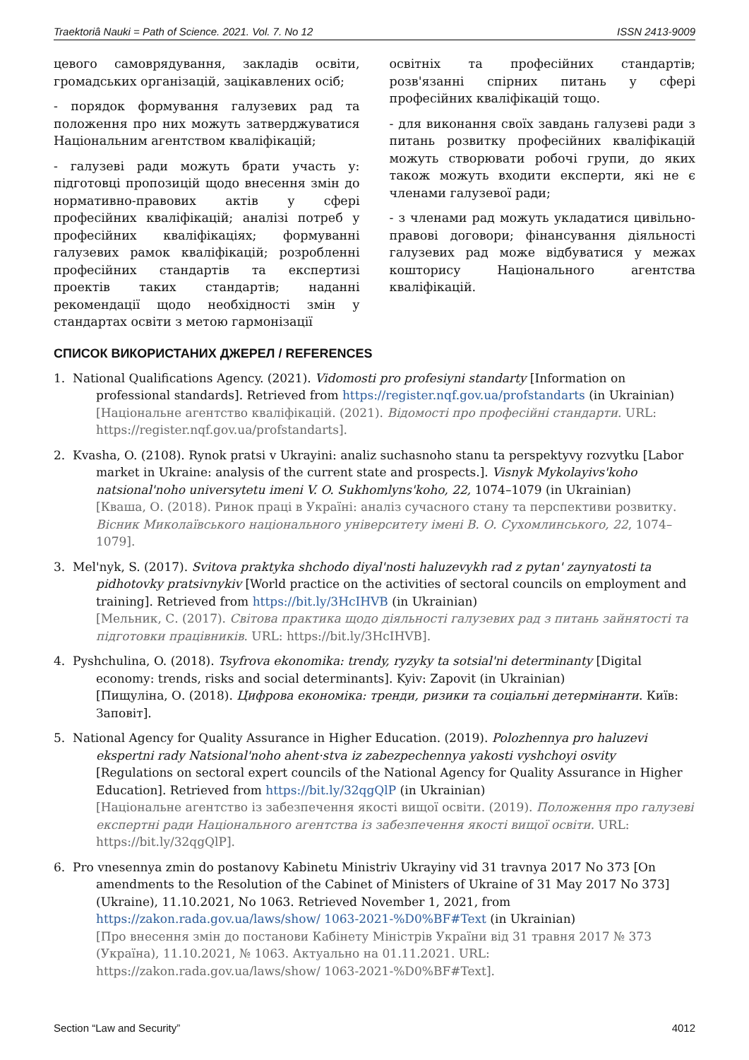Traektoriâ Nauki = Path of Science. 2021. Vol. 7. No 12 ISSN 2413-9009
цевого самоврядування, закладів освіти, громадських організацій, зацікавлених осіб;
- порядок формування галузевих рад та положення про них можуть затверджуватися Національним агентством кваліфікацій;
- галузеві ради можуть брати участь у: підготовці пропозицій щодо внесення змін до нормативно-правових актів у сфері професійних кваліфікацій; аналізі потреб у професійних кваліфікаціях; формуванні галузевих рамок кваліфікацій; розробленні професійних стандартів та експертизі проектів таких стандартів; наданні рекомендації щодо необхідності змін у стандартах освіти з метою гармонізації
освітніх та професійних стандартів; розв'язанні спірних питань у сфері професійних кваліфікацій тощо.
- для виконання своїх завдань галузеві ради з питань розвитку професійних кваліфікацій можуть створювати робочі групи, до яких також можуть входити експерти, які не є членами галузевої ради;
- з членами рад можуть укладатися цивільно-правові договори; фінансування діяльності галузевих рад може відбуватися у межах кошторису Національного агентства кваліфікацій.
СПИСОК ВИКОРИСТАНИХ ДЖЕРЕЛ / REFERENCES
1. National Qualifications Agency. (2021). Vidomosti pro profesiyni standarty [Information on professional standards]. Retrieved from https://register.nqf.gov.ua/profstandarts (in Ukrainian)
[Національне агентство кваліфікацій. (2021). Відомості про професійні стандарти. URL: https://register.nqf.gov.ua/profstandarts].
2. Kvasha, O. (2108). Rynok pratsi v Ukrayini: analiz suchasnoho stanu ta perspektyvy rozvytku [Labor market in Ukraine: analysis of the current state and prospects.]. Visnyk Mykolayivs'koho natsional'noho universytetu imeni V. O. Sukhomlyns'koho, 22, 1074–1079 (in Ukrainian)
[Кваша, О. (2018). Ринок праці в Україні: аналіз сучасного стану та перспективи розвитку. Вісник Миколаївського національного університету імені В. О. Сухомлинського, 22, 1074–1079].
3. Mel'nyk, S. (2017). Svitova praktyka shchodo diyal'nosti haluzevykh rad z pytan' zaynyatosti ta pidhotovky pratsivnykiv [World practice on the activities of sectoral councils on employment and training]. Retrieved from https://bit.ly/3HcIHVB (in Ukrainian)
[Мельник, С. (2017). Світова практика щодо діяльності галузевих рад з питань зайнятості та підготовки працівників. URL: https://bit.ly/3HcIHVB].
4. Pyshchulina, O. (2018). Tsyfrova ekonomika: trendy, ryzyky ta sotsial'ni determinanty [Digital economy: trends, risks and social determinants]. Kyiv: Zapovit (in Ukrainian)
[Пищуліна, О. (2018). Цифрова економіка: тренди, ризики та соціальні детермінанти. Київ: Заповіт].
5. National Agency for Quality Assurance in Higher Education. (2019). Polozhennya pro haluzevi ekspertni rady Natsional'noho ahent·stva iz zabezpechennya yakosti vyshchoyi osvity [Regulations on sectoral expert councils of the National Agency for Quality Assurance in Higher Education]. Retrieved from https://bit.ly/32qgQlP (in Ukrainian)
[Національне агентство із забезпечення якості вищої освіти. (2019). Положення про галузеві експертні ради Національного агентства із забезпечення якості вищої освіти. URL: https://bit.ly/32qgQlP].
6. Pro vnesennya zmin do postanovy Kabinetu Ministriv Ukrayiny vid 31 travnya 2017 No 373 [On amendments to the Resolution of the Cabinet of Ministers of Ukraine of 31 May 2017 No 373] (Ukraine), 11.10.2021, No 1063. Retrieved November 1, 2021, from https://zakon.rada.gov.ua/laws/show/ 1063-2021-%D0%BF#Text (in Ukrainian)
[Про внесення змін до постанови Кабінету Міністрів України від 31 травня 2017 № 373 (Україна), 11.10.2021, № 1063. Актуально на 01.11.2021. URL: https://zakon.rada.gov.ua/laws/show/ 1063-2021-%D0%BF#Text].
Section “Law and Security” 4012